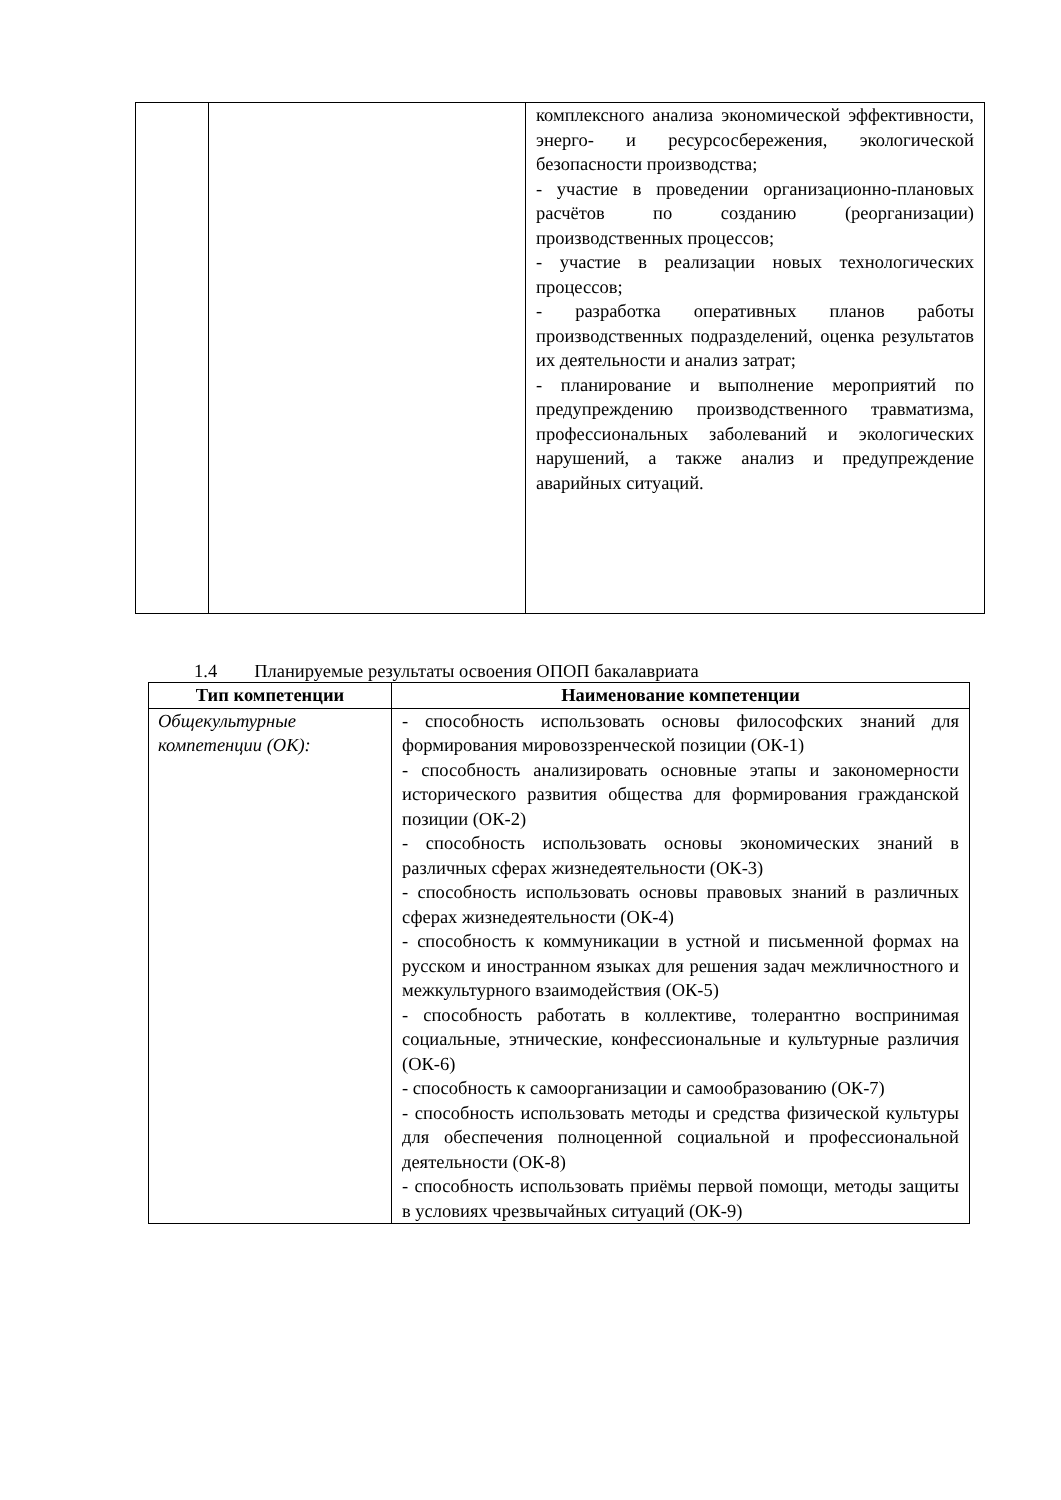| | | комплексного анализа экономической эффективности, энерго- и ресурсосбережения, экологической безопасности производства; - участие в проведении организационно-плановых расчётов по созданию (реорганизации) производственных процессов; - участие в реализации новых технологических процессов; - разработка оперативных планов работы производственных подразделений, оценка результатов их деятельности и анализ затрат; - планирование и выполнение мероприятий по предупреждению производственного травматизма, профессиональных заболеваний и экологических нарушений, а также анализ и предупреждение аварийных ситуаций. |
1.4 Планируемые результаты освоения ОПОП бакалавриата
| Тип компетенции | Наименование компетенции |
| --- | --- |
| Общекультурные компетенции (ОК): | - способность использовать основы философских знаний для формирования мировоззренческой позиции (ОК-1) - способность анализировать основные этапы и закономерности исторического развития общества для формирования гражданской позиции (ОК-2) - способность использовать основы экономических знаний в различных сферах жизнедеятельности (ОК-3) - способность использовать основы правовых знаний в различных сферах жизнедеятельности (ОК-4) - способность к коммуникации в устной и письменной формах на русском и иностранном языках для решения задач межличностного и межкультурного взаимодействия (ОК-5) - способность работать в коллективе, толерантно воспринимая социальные, этнические, конфессиональные и культурные различия (ОК-6) - способность к самоорганизации и самообразованию (ОК-7) - способность использовать методы и средства физической культуры для обеспечения полноценной социальной и профессиональной деятельности (ОК-8) - способность использовать приёмы первой помощи, методы защиты в условиях чрезвычайных ситуаций (ОК-9) |